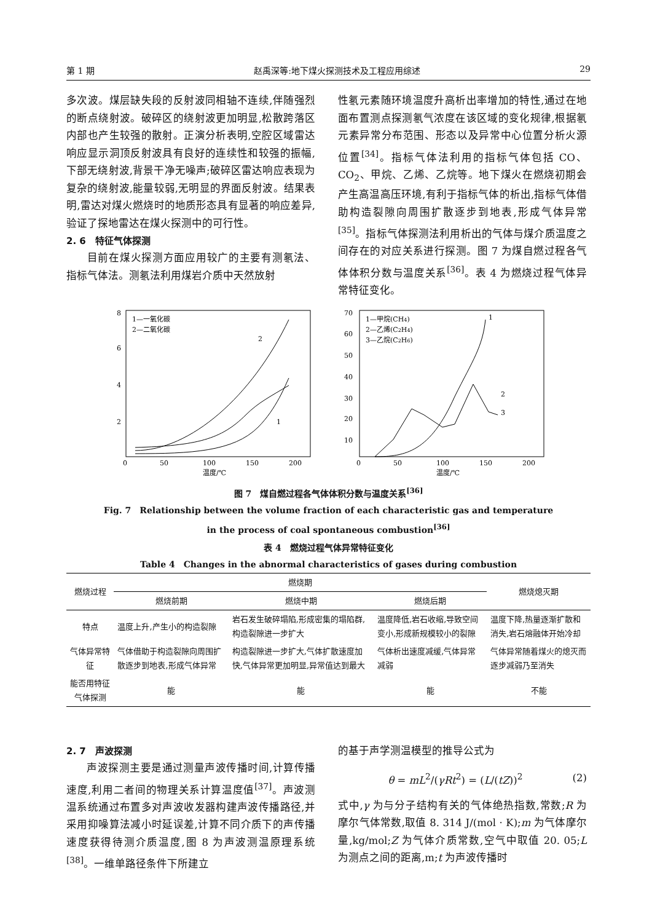第 1 期 赵禹深等:地下煤火探测技术及工程应用综述 29
多次波。煤层缺失段的反射波同相轴不连续,伴随强烈的断点绕射波。破碎区的绕射波更加明显,松散跨落区内部也产生较强的散射。正演分析表明,空腔区域雷达响应显示洞顶反射波具有良好的连续性和较强的振幅,下部无绕射波,背景干净无噪声;破碎区雷达响应表现为复杂的绕射波,能量较弱,无明显的界面反射波。结果表明,雷达对煤火燃烧时的地质形态具有显著的响应差异,验证了探地雷达在煤火探测中的可行性。
2. 6　特征气体探测
  目前在煤火探测方面应用较广的主要有测氡法、指标气体法。测氡法利用煤岩介质中天然放射
性氡元素随环境温度升高析出率增加的特性,通过在地面布置测点探测氡气浓度在该区域的变化规律,根据氡元素异常分布范围、形态以及异常中心位置分析火源位置<sup>[34]</sup>。指标气体法利用的指标气体包括 CO、CO<sub>2</sub>、甲烷、乙烯、乙烷等。地下煤火在燃烧初期会产生高温高压环境,有利于指标气体的析出,指标气体借助构造裂隙向周围扩散逐步到地表,形成气体异常<sup>[35]</sup>。指标气体探测法利用析出的气体与煤介质温度之间存在的对应关系进行探测。图 7 为煤自燃过程各气体体积分数与温度关系<sup>[36]</sup>。表 4 为燃烧过程气体异常特征变化。
1—一氧化碳
2—二氧化碳
1
2
8
6
4
2
0
50
100
150
200
温度/℃
1—甲烷(CH4)
2—乙烯(C2H4)
3—乙烷(C2H6)
1
2
3
70
60
50
40
30
20
10
0
50
100
150
200
温度/℃
图 7　煤自燃过程各气体体积分数与温度关系<sup>[36]</sup>
Fig. 7　Relationship between the volume fraction of each characteristic gas and temperature
in the process of coal spontaneous combustion<sup>[36]</sup>
表 4　燃烧过程气体异常特征变化
Table 4　Changes in the abnormal characteristics of gases during combustion
| 燃烧过程 | 燃烧期 | | | 燃烧熄灭期 |
| --- | --- | --- | --- | --- |
| | 燃烧前期 | 燃烧中期 | 燃烧后期 | |
| 特点 | 温度上升,产生小的构造裂隙 | 岩石发生破碎塌陷,形成密集的塌陷群,构造裂隙进一步扩大 | 温度降低,岩石收缩,导致空间变小,形成新规模较小的裂隙 | 温度下降,热量逐渐扩散和消失,岩石熔融体开始冷却 |
| 气体异常特征 | 气体借助于构造裂隙向周围扩散逐步到地表,形成气体异常 | 构造裂隙进一步扩大,气体扩散速度加快,气体异常更加明显,异常值达到最大 | 气体析出速度减缓,气体异常减弱 | 气体异常随着煤火的熄灭而逐步减弱乃至消失 |
| 能否用特征气体探测 | 能 | 能 | 能 | 不能 |
2. 7　声波探测
  声波探测主要是通过测量声波传播时间,计算传播速度,利用二者间的物理关系计算温度值<sup>[37]</sup>。声波测温系统通过布置多对声波收发器构建声波传播路径,并采用抑噪算法减小时延误差,计算不同介质下的声传播速度获得待测介质温度,图 8 为声波测温原理系统<sup>[38]</sup>。一维单路径条件下所建立
的基于声学测温模型的推导公式为
θ = mL<sup>2</sup>/(γRt<sup>2</sup>) = (L/(tZ))<sup>2</sup> (2)
式中,γ 为与分子结构有关的气体绝热指数,常数;R 为摩尔气体常数,取值 8. 314 J/(mol · K);m 为气体摩尔量,kg/mol;Z 为气体介质常数,空气中取值 20. 05;L 为测点之间的距离,m;t 为声波传播时